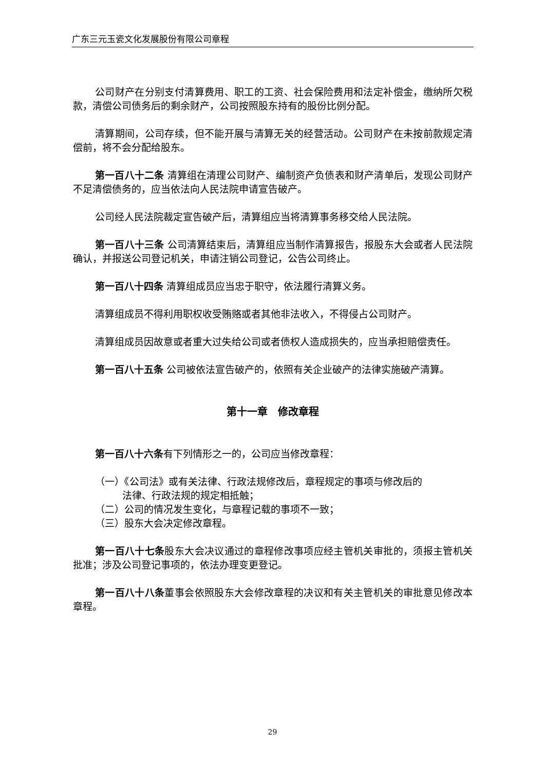广东三元玉瓷文化发展股份有限公司章程
公司财产在分别支付清算费用、职工的工资、社会保险费用和法定补偿金，缴纳所欠税款，清偿公司债务后的剩余财产，公司按照股东持有的股份比例分配。
清算期间，公司存续，但不能开展与清算无关的经营活动。公司财产在未按前款规定清偿前，将不会分配给股东。
第一百八十二条 清算组在清理公司财产、编制资产负债表和财产清单后，发现公司财产不足清偿债务的，应当依法向人民法院申请宣告破产。
公司经人民法院裁定宣告破产后，清算组应当将清算事务移交给人民法院。
第一百八十三条 公司清算结束后，清算组应当制作清算报告，报股东大会或者人民法院确认，并报送公司登记机关，申请注销公司登记，公告公司终止。
第一百八十四条 清算组成员应当忠于职守，依法履行清算义务。
清算组成员不得利用职权收受贿赂或者其他非法收入，不得侵占公司财产。
清算组成员因故意或者重大过失给公司或者债权人造成损失的，应当承担赔偿责任。
第一百八十五条 公司被依法宣告破产的，依照有关企业破产的法律实施破产清算。
第十一章　修改章程
第一百八十六条有下列情形之一的，公司应当修改章程：
（一）《公司法》或有关法律、行政法规修改后，章程规定的事项与修改后的
法律、行政法规的规定相抵触；
（二）公司的情况发生变化，与章程记载的事项不一致；
（三）股东大会决定修改章程。
第一百八十七条股东大会决议通过的章程修改事项应经主管机关审批的，须报主管机关批准；涉及公司登记事项的，依法办理变更登记。
第一百八十八条董事会依照股东大会修改章程的决议和有关主管机关的审批意见修改本章程。
29